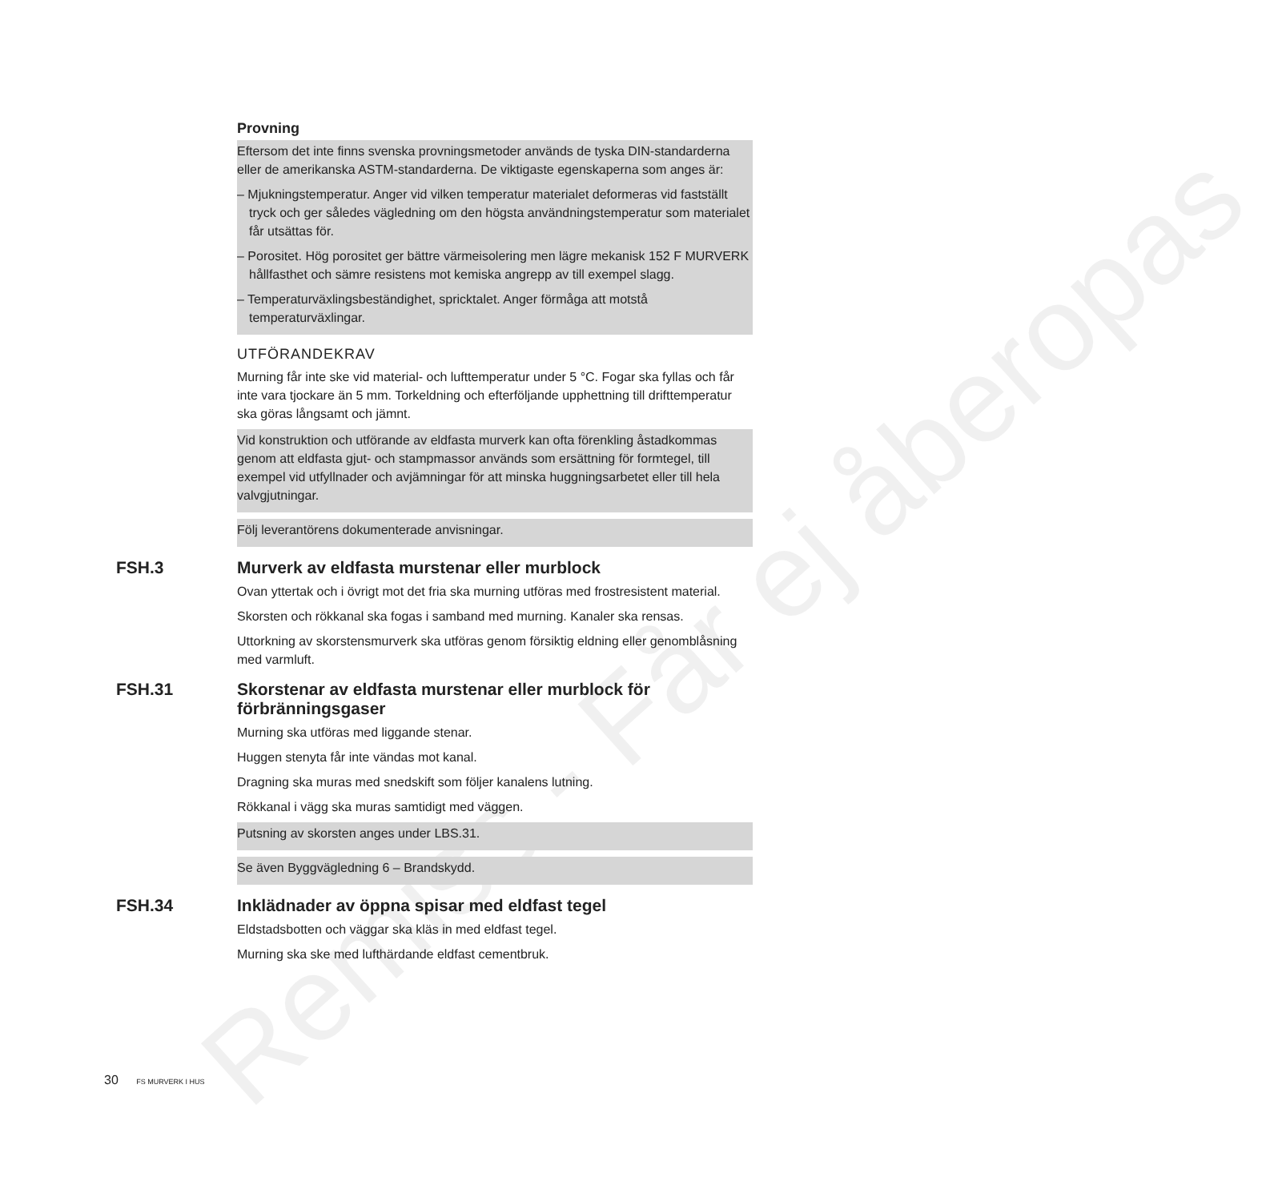Remiss - Får ej åberopas
Provning
Eftersom det inte finns svenska provningsmetoder används de tyska DIN-standarderna eller de amerikanska ASTM-standarderna. De viktigaste egenskaperna som anges är:
– Mjukningstemperatur. Anger vid vilken temperatur materialet deformeras vid fastställt tryck och ger således vägledning om den högsta användningstemperatur som materialet får utsättas för.
– Porositet. Hög porositet ger bättre värmeisolering men lägre mekanisk 152 F MURVERK hållfasthet och sämre resistens mot kemiska angrepp av till exempel slagg.
– Temperaturväxlingsbeständighet, spricktalet. Anger förmåga att motstå temperaturväxlingar.
UTFÖRANDEKRAV
Murning får inte ske vid material- och lufttemperatur under 5 °C. Fogar ska fyllas och får inte vara tjockare än 5 mm. Torkeldning och efterföljande upphettning till drifttemperatur ska göras långsamt och jämnt.
Vid konstruktion och utförande av eldfasta murverk kan ofta förenkling åstadkommas genom att eldfasta gjut- och stampmassor används som ersättning för formtegel, till exempel vid utfyllnader och avjämningar för att minska huggningsarbetet eller till hela valvgjutningar.
Följ leverantörens dokumenterade anvisningar.
FSH.3 Murverk av eldfasta murstenar eller murblock
Ovan yttertak och i övrigt mot det fria ska murning utföras med frostresistent material.
Skorsten och rökkanal ska fogas i samband med murning. Kanaler ska rensas.
Uttorkning av skorstensmurverk ska utföras genom försiktig eldning eller genomblåsning med varmluft.
FSH.31 Skorstenar av eldfasta murstenar eller murblock för förbränningsgaser
Murning ska utföras med liggande stenar.
Huggen stenyta får inte vändas mot kanal.
Dragning ska muras med snedskift som följer kanalens lutning.
Rökkanal i vägg ska muras samtidigt med väggen.
Putsning av skorsten anges under LBS.31.
Se även Byggvägledning 6 – Brandskydd.
FSH.34 Inklädnader av öppna spisar med eldfast tegel
Eldstadsbotten och väggar ska kläs in med eldfast tegel.
Murning ska ske med lufthärdande eldfast cementbruk.
30 FS MURVERK I HUS